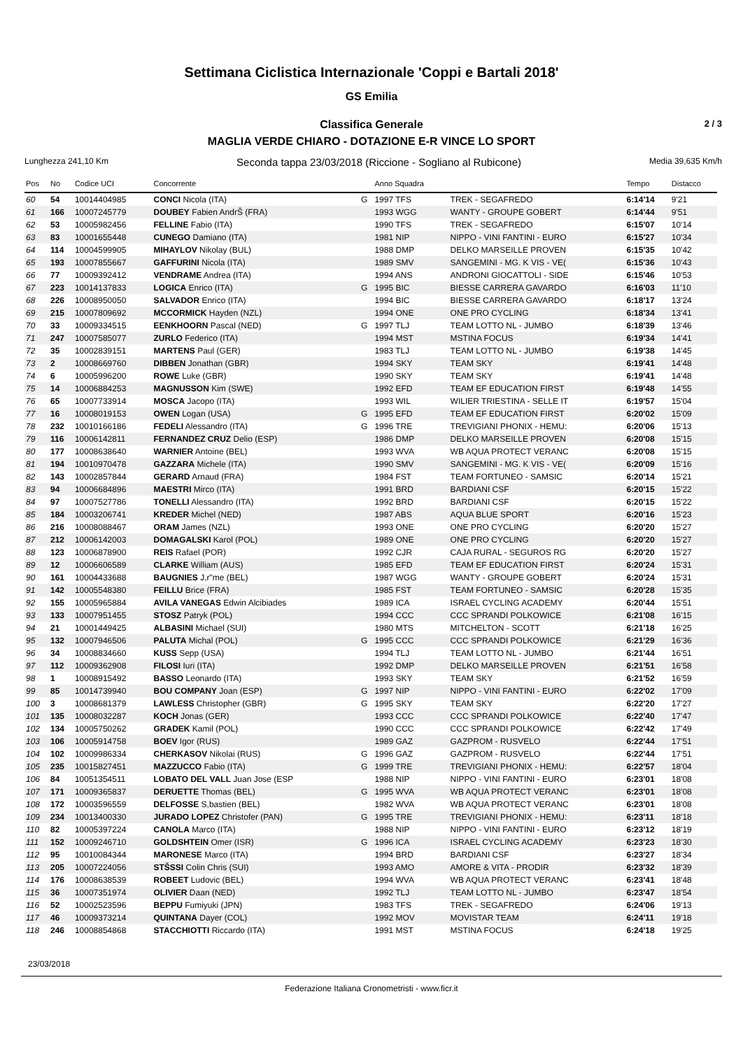Settimana Ciclistica Internazionale 'Coppi e Bartali 2018'
GS Emilia
Classifica Generale
MAGLIA VERDE CHIARO - DOTAZIONE E-R VINCE LO SPORT
2 / 3
Lunghezza 241,10 Km Seconda tappa 23/03/2018 (Riccione - Sogliano al Rubicone) Media 39,635 Km/h
| Pos | No | Codice UCI | Concorrente | | Anno Squadra | | Tempo | Distacco |
| --- | --- | --- | --- | --- | --- | --- | --- | --- |
| 60 | 54 | 10014404985 | CONCI Nicola (ITA) | G | 1997 TFS | TREK - SEGAFREDO | 6:14'14 | 9'21 |
| 61 | 166 | 10007245779 | DOUBEY Fabien AndrŠ (FRA) | | 1993 WGG | WANTY - GROUPE GOBERT | 6:14'44 | 9'51 |
| 62 | 53 | 10005982456 | FELLINE Fabio (ITA) | | 1990 TFS | TREK - SEGAFREDO | 6:15'07 | 10'14 |
| 63 | 83 | 10001655448 | CUNEGO Damiano (ITA) | | 1981 NIP | NIPPO - VINI FANTINI - EURO | 6:15'27 | 10'34 |
| 64 | 114 | 10004599905 | MIHAYLOV Nikolay (BUL) | | 1988 DMP | DELKO MARSEILLE PROVEN | 6:15'35 | 10'42 |
| 65 | 193 | 10007855667 | GAFFURINI Nicola (ITA) | | 1989 SMV | SANGEMINI - MG. K VIS - VE( | 6:15'36 | 10'43 |
| 66 | 77 | 10009392412 | VENDRAME Andrea (ITA) | | 1994 ANS | ANDRONI GIOCATTOLI - SIDE | 6:15'46 | 10'53 |
| 67 | 223 | 10014137833 | LOGICA Enrico (ITA) | G | 1995 BIC | BIESSE CARRERA GAVARDO | 6:16'03 | 11'10 |
| 68 | 226 | 10008950050 | SALVADOR Enrico (ITA) | | 1994 BIC | BIESSE CARRERA GAVARDO | 6:18'17 | 13'24 |
| 69 | 215 | 10007809692 | MCCORMICK Hayden (NZL) | | 1994 ONE | ONE PRO CYCLING | 6:18'34 | 13'41 |
| 70 | 33 | 10009334515 | EENKHOORN Pascal (NED) | G | 1997 TLJ | TEAM LOTTO NL - JUMBO | 6:18'39 | 13'46 |
| 71 | 247 | 10007585077 | ZURLO Federico (ITA) | | 1994 MST | MSTINA FOCUS | 6:19'34 | 14'41 |
| 72 | 35 | 10002839151 | MARTENS Paul (GER) | | 1983 TLJ | TEAM LOTTO NL - JUMBO | 6:19'38 | 14'45 |
| 73 | 2 | 10008669760 | DIBBEN Jonathan (GBR) | | 1994 SKY | TEAM SKY | 6:19'41 | 14'48 |
| 74 | 6 | 10005996200 | ROWE Luke (GBR) | | 1990 SKY | TEAM SKY | 6:19'41 | 14'48 |
| 75 | 14 | 10006884253 | MAGNUSSON Kim (SWE) | | 1992 EFD | TEAM EF EDUCATION FIRST | 6:19'48 | 14'55 |
| 76 | 65 | 10007733914 | MOSCA Jacopo (ITA) | | 1993 WIL | WILIER TRIESTINA - SELLE IT | 6:19'57 | 15'04 |
| 77 | 16 | 10008019153 | OWEN Logan (USA) | G | 1995 EFD | TEAM EF EDUCATION FIRST | 6:20'02 | 15'09 |
| 78 | 232 | 10010166186 | FEDELI Alessandro (ITA) | G | 1996 TRE | TREVIGIANI PHONIX - HEMU: | 6:20'06 | 15'13 |
| 79 | 116 | 10006142811 | FERNANDEZ CRUZ Delio (ESP) | | 1986 DMP | DELKO MARSEILLE PROVEN | 6:20'08 | 15'15 |
| 80 | 177 | 10008638640 | WARNIER Antoine (BEL) | | 1993 WVA | WB AQUA PROTECT VERANC | 6:20'08 | 15'15 |
| 81 | 194 | 10010970478 | GAZZARA Michele (ITA) | | 1990 SMV | SANGEMINI - MG. K VIS - VE( | 6:20'09 | 15'16 |
| 82 | 143 | 10002857844 | GERARD Arnaud (FRA) | | 1984 FST | TEAM FORTUNEO - SAMSIC | 6:20'14 | 15'21 |
| 83 | 94 | 10006684896 | MAESTRI Mirco (ITA) | | 1991 BRD | BARDIANI CSF | 6:20'15 | 15'22 |
| 84 | 97 | 10007527786 | TONELLI Alessandro (ITA) | | 1992 BRD | BARDIANI CSF | 6:20'15 | 15'22 |
| 85 | 184 | 10003206741 | KREDER Michel (NED) | | 1987 ABS | AQUA BLUE SPORT | 6:20'16 | 15'23 |
| 86 | 216 | 10008088467 | ORAM James (NZL) | | 1993 ONE | ONE PRO CYCLING | 6:20'20 | 15'27 |
| 87 | 212 | 10006142003 | DOMAGALSKI Karol (POL) | | 1989 ONE | ONE PRO CYCLING | 6:20'20 | 15'27 |
| 88 | 123 | 10006878900 | REIS Rafael (POR) | | 1992 CJR | CAJA RURAL - SEGUROS RG | 6:20'20 | 15'27 |
| 89 | 12 | 10006606589 | CLARKE William (AUS) | | 1985 EFD | TEAM EF EDUCATION FIRST | 6:20'24 | 15'31 |
| 90 | 161 | 10004433688 | BAUGNIES J,r"me (BEL) | | 1987 WGG | WANTY - GROUPE GOBERT | 6:20'24 | 15'31 |
| 91 | 142 | 10005548380 | FEILLU Brice (FRA) | | 1985 FST | TEAM FORTUNEO - SAMSIC | 6:20'28 | 15'35 |
| 92 | 155 | 10005965884 | AVILA VANEGAS Edwin Alcibiades | | 1989 ICA | ISRAEL CYCLING ACADEMY | 6:20'44 | 15'51 |
| 93 | 133 | 10007951455 | STOSZ Patryk (POL) | | 1994 CCC | CCC SPRANDI POLKOWICE | 6:21'08 | 16'15 |
| 94 | 21 | 10001449425 | ALBASINI Michael (SUI) | | 1980 MTS | MITCHELTON - SCOTT | 6:21'18 | 16'25 |
| 95 | 132 | 10007946506 | PALUTA Michal (POL) | G | 1995 CCC | CCC SPRANDI POLKOWICE | 6:21'29 | 16'36 |
| 96 | 34 | 10008834660 | KUSS Sepp (USA) | | 1994 TLJ | TEAM LOTTO NL - JUMBO | 6:21'44 | 16'51 |
| 97 | 112 | 10009362908 | FILOSI Iuri (ITA) | | 1992 DMP | DELKO MARSEILLE PROVEN | 6:21'51 | 16'58 |
| 98 | 1 | 10008915492 | BASSO Leonardo (ITA) | | 1993 SKY | TEAM SKY | 6:21'52 | 16'59 |
| 99 | 85 | 10014739940 | BOU COMPANY Joan (ESP) | G | 1997 NIP | NIPPO - VINI FANTINI - EURO | 6:22'02 | 17'09 |
| 100 | 3 | 10008681379 | LAWLESS Christopher (GBR) | G | 1995 SKY | TEAM SKY | 6:22'20 | 17'27 |
| 101 | 135 | 10008032287 | KOCH Jonas (GER) | | 1993 CCC | CCC SPRANDI POLKOWICE | 6:22'40 | 17'47 |
| 102 | 134 | 10005750262 | GRADEK Kamil (POL) | | 1990 CCC | CCC SPRANDI POLKOWICE | 6:22'42 | 17'49 |
| 103 | 106 | 10005914758 | BOEV Igor (RUS) | | 1989 GAZ | GAZPROM - RUSVELO | 6:22'44 | 17'51 |
| 104 | 102 | 10009986334 | CHERKASOV Nikolai (RUS) | G | 1996 GAZ | GAZPROM - RUSVELO | 6:22'44 | 17'51 |
| 105 | 235 | 10015827451 | MAZZUCCO Fabio (ITA) | G | 1999 TRE | TREVIGIANI PHONIX - HEMU: | 6:22'57 | 18'04 |
| 106 | 84 | 10051354511 | LOBATO DEL VALL Juan Jose (ESP | | 1988 NIP | NIPPO - VINI FANTINI - EURO | 6:23'01 | 18'08 |
| 107 | 171 | 10009365837 | DERUETTE Thomas (BEL) | G | 1995 WVA | WB AQUA PROTECT VERANC | 6:23'01 | 18'08 |
| 108 | 172 | 10003596559 | DELFOSSE S,bastien (BEL) | | 1982 WVA | WB AQUA PROTECT VERANC | 6:23'01 | 18'08 |
| 109 | 234 | 10013400330 | JURADO LOPEZ Christofer (PAN) | G | 1995 TRE | TREVIGIANI PHONIX - HEMU: | 6:23'11 | 18'18 |
| 110 | 82 | 10005397224 | CANOLA Marco (ITA) | | 1988 NIP | NIPPO - VINI FANTINI - EURO | 6:23'12 | 18'19 |
| 111 | 152 | 10009246710 | GOLDSHTEIN Omer (ISR) | G | 1996 ICA | ISRAEL CYCLING ACADEMY | 6:23'23 | 18'30 |
| 112 | 95 | 10010084344 | MARONESE Marco (ITA) | | 1994 BRD | BARDIANI CSF | 6:23'27 | 18'34 |
| 113 | 205 | 10007224056 | STŠSSI Colin Chris (SUI) | | 1993 AMO | AMORE & VITA - PRODIR | 6:23'32 | 18'39 |
| 114 | 176 | 10008638539 | ROBEET Ludovic (BEL) | | 1994 WVA | WB AQUA PROTECT VERANC | 6:23'41 | 18'48 |
| 115 | 36 | 10007351974 | OLIVIER Daan (NED) | | 1992 TLJ | TEAM LOTTO NL - JUMBO | 6:23'47 | 18'54 |
| 116 | 52 | 10002523596 | BEPPU Fumiyuki (JPN) | | 1983 TFS | TREK - SEGAFREDO | 6:24'06 | 19'13 |
| 117 | 46 | 10009373214 | QUINTANA Dayer (COL) | | 1992 MOV | MOVISTAR TEAM | 6:24'11 | 19'18 |
| 118 | 246 | 10008854868 | STACCHIOTTI Riccardo (ITA) | | 1991 MST | MSTINA FOCUS | 6:24'18 | 19'25 |
23/03/2018
Federazione Italiana Cronometristi - www.ficr.it